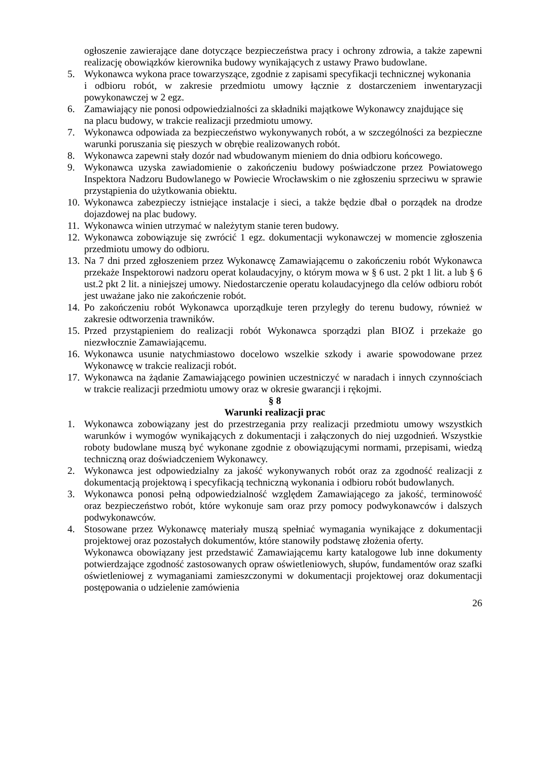ogłoszenie zawierające dane dotyczące bezpieczeństwa pracy i ochrony zdrowia, a także zapewni realizację obowiązków kierownika budowy wynikających z ustawy Prawo budowlane.
5. Wykonawca wykona prace towarzyszące, zgodnie z zapisami specyfikacji technicznej wykonania
i odbioru robót, w zakresie przedmiotu umowy łącznie z dostarczeniem inwentaryzacji powykonawczej w 2 egz.
6. Zamawiający nie ponosi odpowiedzialności za składniki majątkowe Wykonawcy znajdujące się
na placu budowy, w trakcie realizacji przedmiotu umowy.
7. Wykonawca odpowiada za bezpieczeństwo wykonywanych robót, a w szczególności za bezpieczne warunki poruszania się pieszych w obrębie realizowanych robót.
8. Wykonawca zapewni stały dozór nad wbudowanym mieniem do dnia odbioru końcowego.
9. Wykonawca uzyska zawiadomienie o zakończeniu budowy poświadczone przez Powiatowego Inspektora Nadzoru Budowlanego w Powiecie Wrocławskim o nie zgłoszeniu sprzeciwu w sprawie przystąpienia do użytkowania obiektu.
10.
Wykonawca zabezpieczy istniejące instalacje i sieci, a także będzie dbał o porządek na drodze dojazdowej na plac budowy.
11.
Wykonawca winien utrzymać w należytym stanie teren budowy.
12.
Wykonawca zobowiązuje się zwrócić 1 egz. dokumentacji wykonawczej w momencie zgłoszenia przedmiotu umowy do odbioru.
13.
Na 7 dni przed zgłoszeniem przez Wykonawcę Zamawiającemu o zakończeniu robót Wykonawca przekaże Inspektorowi nadzoru operat kolaudacyjny, o którym mowa w § 6 ust. 2 pkt 1 lit. a lub § 6 ust.2 pkt 2 lit. a niniejszej umowy. Niedostarczenie operatu kolaudacyjnego dla celów odbioru robót jest uważane jako nie zakończenie robót.
14.
Po zakończeniu robót Wykonawca uporządkuje teren przyległy do terenu budowy, również w zakresie odtworzenia trawników.
15.
Przed przystąpieniem do realizacji robót Wykonawca sporządzi plan BIOZ i przekaże go niezwłocznie Zamawiającemu.
16.
Wykonawca usunie natychmiastowo docelowo wszelkie szkody i awarie spowodowane przez Wykonawcę w trakcie realizacji robót.
17.
Wykonawca na żądanie Zamawiającego powinien uczestniczyć w naradach i innych czynnościach w trakcie realizacji przedmiotu umowy oraz w okresie gwarancji i rękojmi.
§ 8
Warunki realizacji prac
1. Wykonawca zobowiązany jest do przestrzegania przy realizacji przedmiotu umowy wszystkich warunków i wymogów wynikających z dokumentacji i załączonych do niej uzgodnień. Wszystkie roboty budowlane muszą być wykonane zgodnie z obowiązującymi normami, przepisami, wiedzą techniczną oraz doświadczeniem Wykonawcy.
2. Wykonawca jest odpowiedzialny za jakość wykonywanych robót oraz za zgodność realizacji z dokumentacją projektową i specyfikacją techniczną wykonania i odbioru robót budowlanych.
3. Wykonawca ponosi pełną odpowiedzialność względem Zamawiającego za jakość, terminowość oraz bezpieczeństwo robót, które wykonuje sam oraz przy pomocy podwykonawców i dalszych podwykonawców.
4. Stosowane przez Wykonawcę materiały muszą spełniać wymagania wynikające z dokumentacji projektowej oraz pozostałych dokumentów, które stanowiły podstawę złożenia oferty.
Wykonawca obowiązany jest przedstawić Zamawiającemu karty katalogowe lub inne dokumenty potwierdzające zgodność zastosowanych opraw oświetleniowych, słupów, fundamentów oraz szafki oświetleniowej z wymaganiami zamieszczonymi w dokumentacji projektowej oraz dokumentacji postępowania o udzielenie zamówienia
26